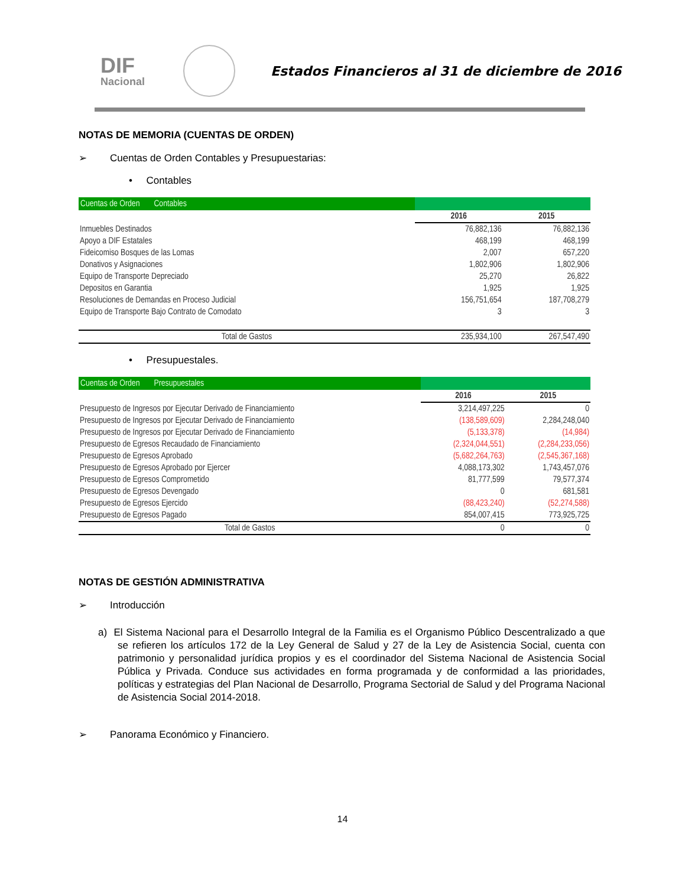DIF
Nacional
Estados Financieros al 31 de diciembre de 2016
NOTAS DE MEMORIA (CUENTAS DE ORDEN)
➢ Cuentas de Orden Contables y Presupuestarias:
• Contables
| Cuentas de Orden Contables | | |
| | 2016 | 2015 |
| Inmuebles Destinados | 76,882,136 | 76,882,136 |
| Apoyo a DIF Estatales | 468,199 | 468,199 |
| Fideicomiso Bosques de las Lomas | 2,007 | 657,220 |
| Donativos y Asignaciones | 1,802,906 | 1,802,906 |
| Equipo de Transporte Depreciado | 25,270 | 26,822 |
| Depositos en Garantia | 1,925 | 1,925 |
| Resoluciones de Demandas en Proceso Judicial | 156,751,654 | 187,708,279 |
| Equipo de Transporte Bajo Contrato de Comodato | 3 | 3 |
| Total de Gastos | 235,934,100 | 267,547,490 |
• Presupuestales.
| Cuentas de Orden Presupuestales | | |
| | 2016 | 2015 |
| Presupuesto de Ingresos por Ejecutar Derivado de Financiamiento | 3,214,497,225 | 0 |
| Presupuesto de Ingresos por Ejecutar Derivado de Financiamiento | (138,589,609) | 2,284,248,040 |
| Presupuesto de Ingresos por Ejecutar Derivado de Financiamiento | (5,133,378) | (14,984) |
| Presupuesto de Egresos Recaudado de Financiamiento | (2,324,044,551) | (2,284,233,056) |
| Presupuesto de Egresos Aprobado | (5,682,264,763) | (2,545,367,168) |
| Presupuesto de Egresos Aprobado por Ejercer | 4,088,173,302 | 1,743,457,076 |
| Presupuesto de Egresos Comprometido | 81,777,599 | 79,577,374 |
| Presupuesto de Egresos Devengado | 0 | 681,581 |
| Presupuesto de Egresos Ejercido | (88,423,240) | (52,274,588) |
| Presupuesto de Egresos Pagado | 854,007,415 | 773,925,725 |
| Total de Gastos | 0 | 0 |
NOTAS DE GESTIÓN ADMINISTRATIVA
➢ Introducción
a) El Sistema Nacional para el Desarrollo Integral de la Familia es el Organismo Público Descentralizado a que se refieren los artículos 172 de la Ley General de Salud y 27 de la Ley de Asistencia Social, cuenta con patrimonio y personalidad jurídica propios y es el coordinador del Sistema Nacional de Asistencia Social Pública y Privada. Conduce sus actividades en forma programada y de conformidad a las prioridades, políticas y estrategias del Plan Nacional de Desarrollo, Programa Sectorial de Salud y del Programa Nacional de Asistencia Social 2014-2018.
➢ Panorama Económico y Financiero.
14